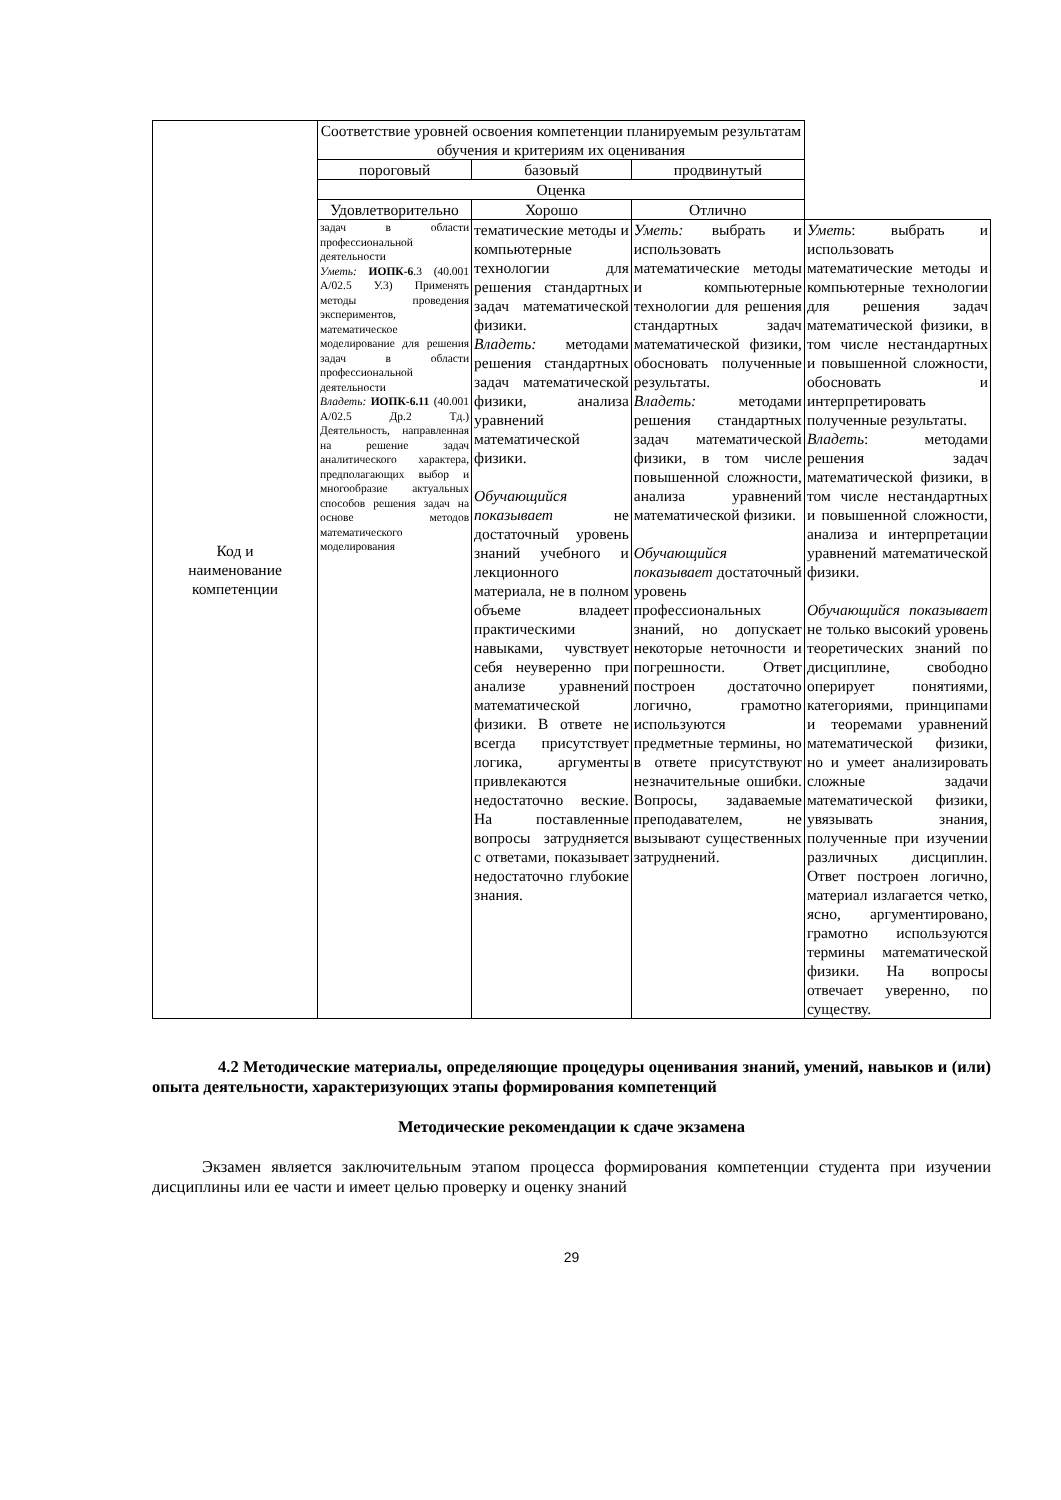| Код и наименование компетенции | Соответствие уровней освоения компетенции планируемым результатам обучения и критериям их оценивания | | | |
| --- | --- | --- | --- | --- |
| | пороговый | базовый | продвинутый | |
| | Оценка | | | |
| | Удовлетворительно | Хорошо | Отлично | |
| | задач в области профессиональной деятельности Уметь: ИОПК-6 .3 (40.001 А/02.5 У.3) Применять методы проведения экспериментов, математическое моделирование для решения задач в области профессиональной деятельности Владеть: ИОПК-6.11 (40.001 А/02.5 Др.2 Тд.) Деятельность, направленная на решение задач аналитического характера, предполагающих выбор и многообразие актуальных способов решения задач на основе методов математического моделирования | тематические методы и компьютерные технологии для решения стандартных задач математической физики. Владеть: методами решения стандартных задач математической физики, анализа уравнений математической физики. Обучающийся показывает не достаточный уровень знаний учебного и лекционного материала, не в полном объеме владеет практическими навыками, чувствует себя неуверенно при анализе уравнений математической физики. В ответе не всегда присутствует логика, аргументы привлекаются недостаточно веские. На поставленные вопросы затрудняется с ответами, показывает недостаточно глубокие знания. | Уметь: выбрать и использовать математические методы и компьютерные технологии для решения стандартных задач математической физики, обосновать полученные результаты. Владеть: методами решения стандартных задач математической физики, в том числе повышенной сложности, анализа уравнений математической физики. Обучающийся показывает достаточный уровень профессиональных знаний, но допускает некоторые неточности и погрешности. Ответ построен достаточно логично, грамотно используются предметные термины, но в ответе присутствуют незначительные ошибки. Вопросы, задаваемые преподавателем, не вызывают существенных затруднений. | Уметь : выбрать и использовать математические методы и компьютерные технологии для решения задач математической физики, в том числе нестандартных и повышенной сложности, обосновать и интерпретировать полученные результаты. Владеть : методами решения задач математической физики, в том числе нестандартных и повышенной сложности, анализа и интерпретации уравнений математической физики. Обучающийся показывает не только высокий уровень теоретических знаний по дисциплине, свободно оперирует понятиями, категориями, принципами и теоремами уравнений математической физики, но и умеет анализировать сложные задачи математической физики, увязывать знания, полученные при изучении различных дисциплин. Ответ построен логично, материал излагается четко, ясно, аргументировано, грамотно используются термины математической физики. На вопросы отвечает уверенно, по существу. |
4.2 Методические материалы, определяющие процедуры оценивания знаний, умений, навыков и (или) опыта деятельности, характеризующих этапы формирования компетенций
Методические рекомендации к сдаче экзамена
Экзамен является заключительным этапом процесса формирования компетенции студента при изучении дисциплины или ее части и имеет целью проверку и оценку знаний
29